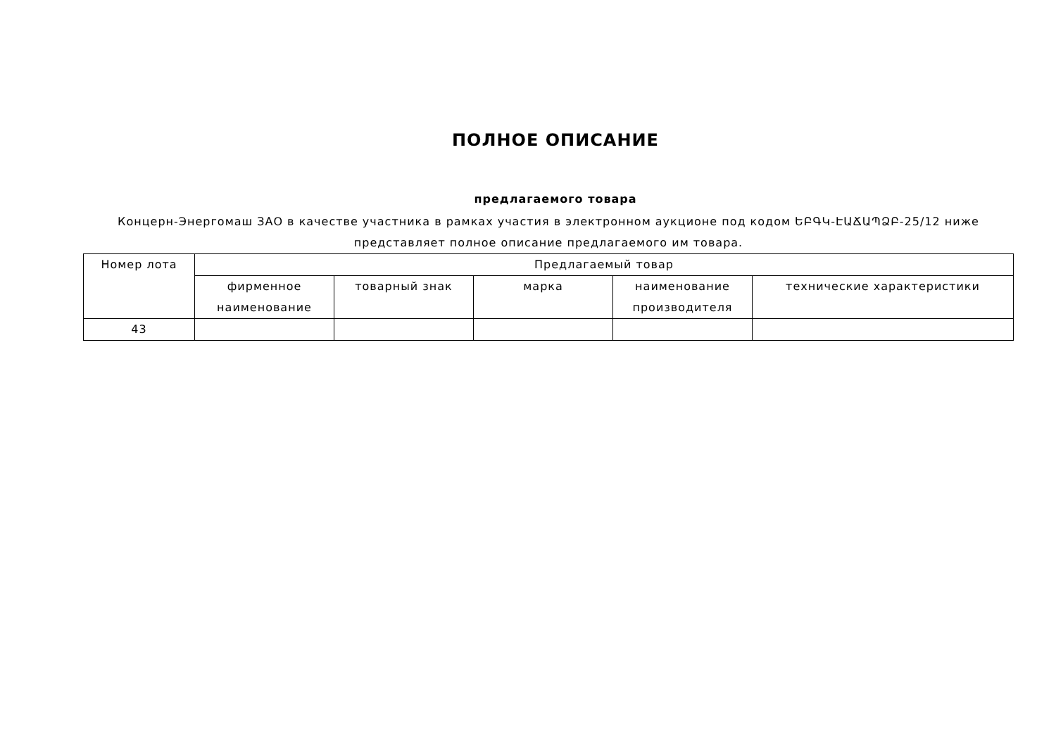ПОЛНОЕ ОПИСАНИЕ
предлагаемого товара
Концерн-Энергомаш ЗАО в качестве участника в рамках участия в электронном аукционе под кодом ԵԲԳԿ-ԷԱՃԱՊՁԲ-25/12 ниже представляет полное описание предлагаемого им товара.
| Номер лота | Предлагаемый товар | | | | |
| --- | --- | --- | --- | --- | --- |
| | фирменное наименование | товарный знак | марка | наименование производителя | технические характеристики |
| 43 | | | | | |